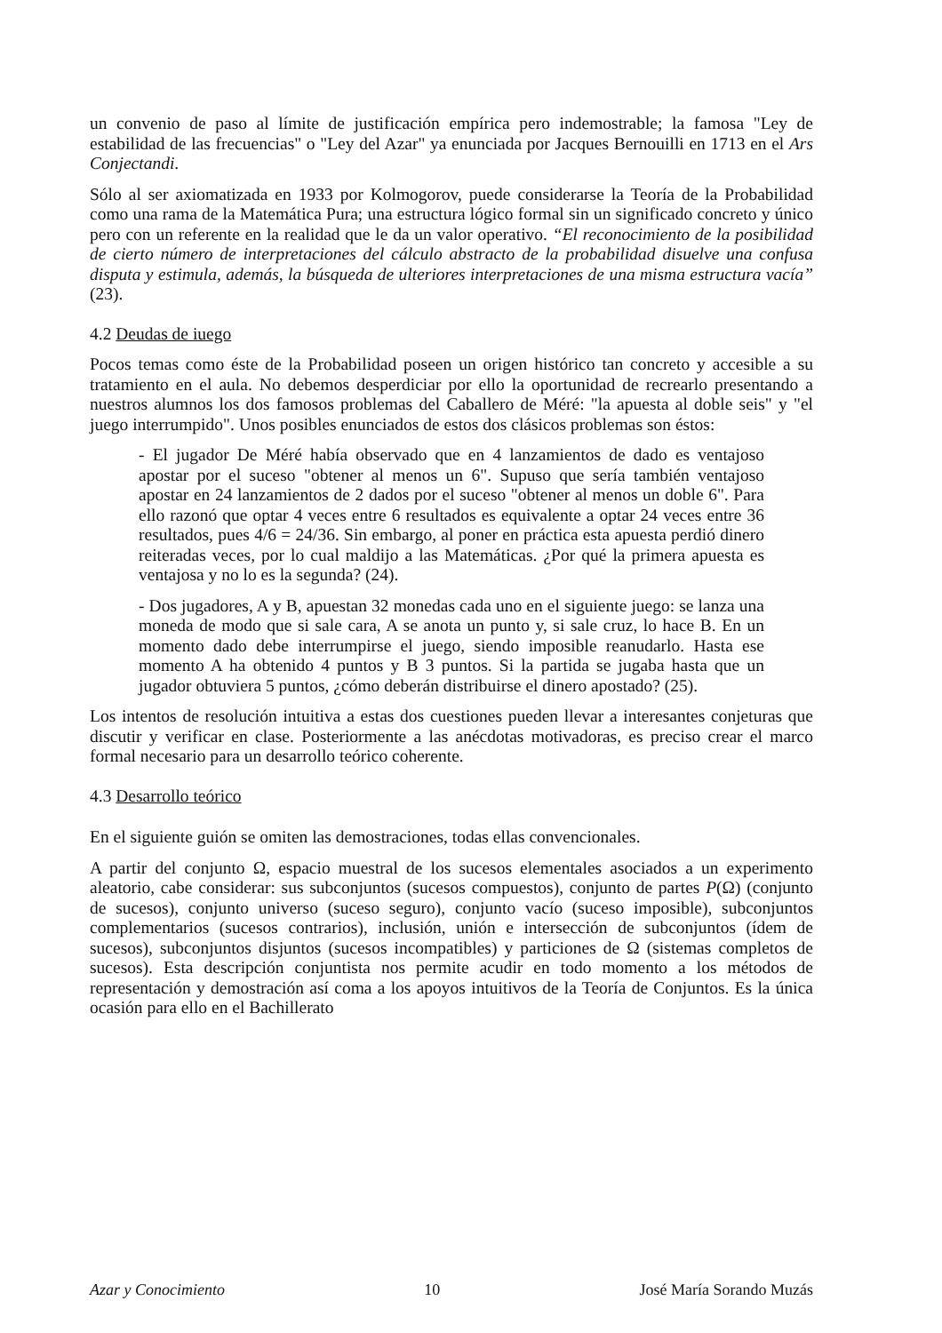un convenio de paso al límite de justificación empírica pero indemostrable; la famosa "Ley de estabilidad de las frecuencias" o "Ley del Azar" ya enunciada por Jacques Bernouilli en 1713 en el Ars Conjectandi.
Sólo al ser axiomatizada en 1933 por Kolmogorov, puede considerarse la Teoría de la Probabilidad como una rama de la Matemática Pura; una estructura lógico formal sin un significado concreto y único pero con un referente en la realidad que le da un valor operativo. “El reconocimiento de la posibilidad de cierto número de interpretaciones del cálculo abstracto de la probabilidad disuelve una confusa disputa y estimula, además, la búsqueda de ulteriores interpretaciones de una misma estructura vacía” (23).
4.2 Deudas de iuego
Pocos temas como éste de la Probabilidad poseen un origen histórico tan concreto y accesible a su tratamiento en el aula. No debemos desperdiciar por ello la oportunidad de recrearlo presentando a nuestros alumnos los dos famosos problemas del Caballero de Méré: "la apuesta al doble seis" y "el juego interrumpido". Unos posibles enunciados de estos dos clásicos problemas son éstos:
- El jugador De Méré había observado que en 4 lanzamientos de dado es ventajoso apostar por el suceso "obtener al menos un 6". Supuso que sería también ventajoso apostar en 24 lanzamientos de 2 dados por el suceso "obtener al menos un doble 6". Para ello razonó que optar 4 veces entre 6 resultados es equivalente a optar 24 veces entre 36 resultados, pues 4/6 = 24/36. Sin embargo, al poner en práctica esta apuesta perdió dinero reiteradas veces, por lo cual maldijo a las Matemáticas. ¿Por qué la primera apuesta es ventajosa y no lo es la segunda? (24).
- Dos jugadores, A y B, apuestan 32 monedas cada uno en el siguiente juego: se lanza una moneda de modo que si sale cara, A se anota un punto y, si sale cruz, lo hace B. En un momento dado debe interrumpirse el juego, siendo imposible reanudarlo. Hasta ese momento A ha obtenido 4 puntos y B 3 puntos. Si la partida se jugaba hasta que un jugador obtuviera 5 puntos, ¿cómo deberán distribuirse el dinero apostado? (25).
Los intentos de resolución intuitiva a estas dos cuestiones pueden llevar a interesantes conjeturas que discutir y verificar en clase. Posteriormente a las anécdotas motivadoras, es preciso crear el marco formal necesario para un desarrollo teórico coherente.
4.3 Desarrollo teórico
En el siguiente guión se omiten las demostraciones, todas ellas convencionales.
A partir del conjunto Ω, espacio muestral de los sucesos elementales asociados a un experimento aleatorio, cabe considerar: sus subconjuntos (sucesos compuestos), conjunto de partes P(Ω) (conjunto de sucesos), conjunto universo (suceso seguro), conjunto vacío (suceso imposible), subconjuntos complementarios (sucesos contrarios), inclusión, unión e intersección de subconjuntos (ídem de sucesos), subconjuntos disjuntos (sucesos incompatibles) y particiones de Ω (sistemas completos de sucesos). Esta descripción conjuntista nos permite acudir en todo momento a los métodos de representación y demostración así coma a los apoyos intuitivos de la Teoría de Conjuntos. Es la única ocasión para ello en el Bachillerato
Azar y Conocimiento 10 José María Sorando Muzás